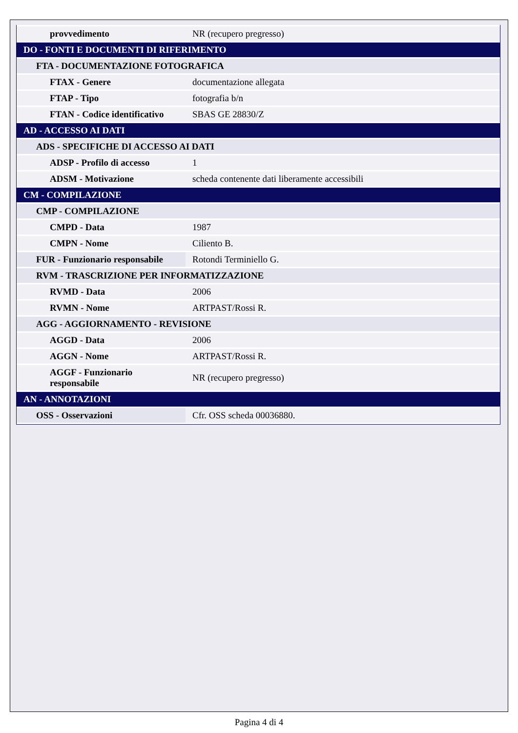| provvedimento | NR (recupero pregresso) |
| DO - FONTI E DOCUMENTI DI RIFERIMENTO | |
| FTA - DOCUMENTAZIONE FOTOGRAFICA | |
| FTAX - Genere | documentazione allegata |
| FTAP - Tipo | fotografia b/n |
| FTAN - Codice identificativo | SBAS GE 28830/Z |
| AD - ACCESSO AI DATI | |
| ADS - SPECIFICHE DI ACCESSO AI DATI | |
| ADSP - Profilo di accesso | 1 |
| ADSM - Motivazione | scheda contenente dati liberamente accessibili |
| CM - COMPILAZIONE | |
| CMP - COMPILAZIONE | |
| CMPD - Data | 1987 |
| CMPN - Nome | Ciliento B. |
| FUR - Funzionario responsabile | Rotondi Terminiello G. |
| RVM - TRASCRIZIONE PER INFORMATIZZAZIONE | |
| RVMD - Data | 2006 |
| RVMN - Nome | ARTPAST/Rossi R. |
| AGG - AGGIORNAMENTO - REVISIONE | |
| AGGD - Data | 2006 |
| AGGN - Nome | ARTPAST/Rossi R. |
| AGGF - Funzionario responsabile | NR (recupero pregresso) |
| AN - ANNOTAZIONI | |
| OSS - Osservazioni | Cfr. OSS scheda 00036880. |
Pagina 4 di 4